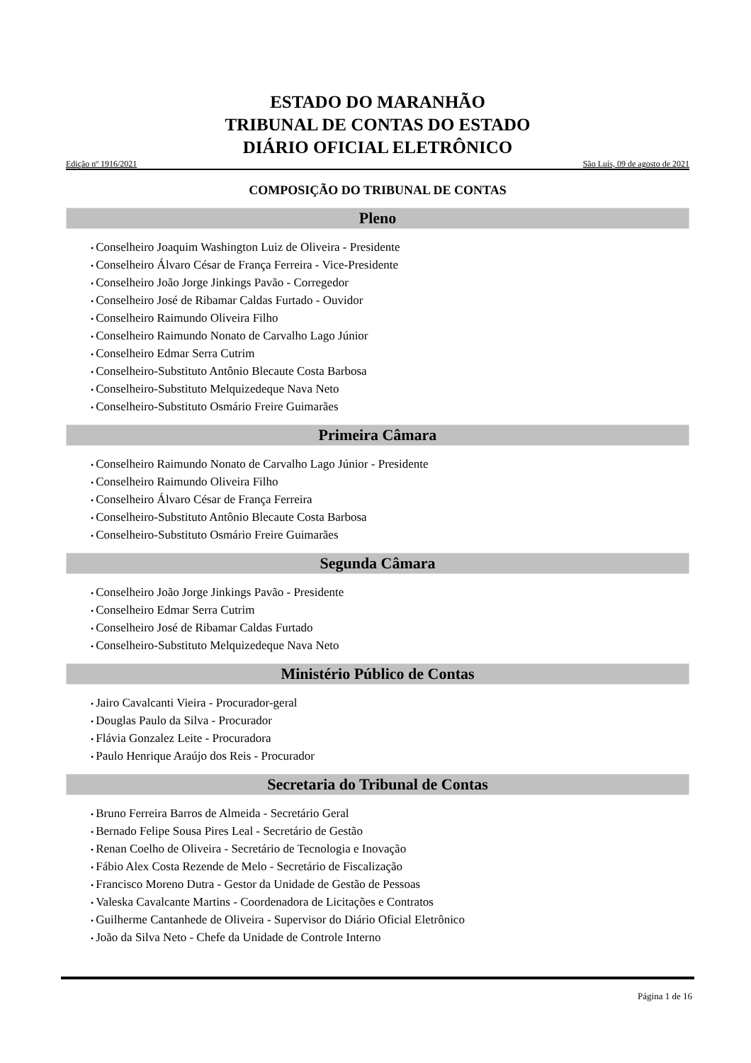ESTADO DO MARANHÃO
TRIBUNAL DE CONTAS DO ESTADO
DIÁRIO OFICIAL ELETRÔNICO
Edição nº 1916/2021 São Luís, 09 de agosto de 2021
COMPOSIÇÃO DO TRIBUNAL DE CONTAS
Pleno
Conselheiro Joaquim Washington Luiz de Oliveira - Presidente
Conselheiro Álvaro César de França Ferreira - Vice-Presidente
Conselheiro João Jorge Jinkings Pavão - Corregedor
Conselheiro José de Ribamar Caldas Furtado - Ouvidor
Conselheiro Raimundo Oliveira Filho
Conselheiro Raimundo Nonato de Carvalho Lago Júnior
Conselheiro Edmar Serra Cutrim
Conselheiro-Substituto Antônio Blecaute Costa Barbosa
Conselheiro-Substituto Melquizedeque Nava Neto
Conselheiro-Substituto Osmário Freire Guimarães
Primeira Câmara
Conselheiro Raimundo Nonato de Carvalho Lago Júnior - Presidente
Conselheiro Raimundo Oliveira Filho
Conselheiro Álvaro César de França Ferreira
Conselheiro-Substituto Antônio Blecaute Costa Barbosa
Conselheiro-Substituto Osmário Freire Guimarães
Segunda Câmara
Conselheiro João Jorge Jinkings Pavão - Presidente
Conselheiro Edmar Serra Cutrim
Conselheiro José de Ribamar Caldas Furtado
Conselheiro-Substituto Melquizedeque Nava Neto
Ministério Público de Contas
Jairo Cavalcanti Vieira - Procurador-geral
Douglas Paulo da Silva - Procurador
Flávia Gonzalez Leite - Procuradora
Paulo Henrique Araújo dos Reis - Procurador
Secretaria do Tribunal de Contas
Bruno Ferreira Barros de Almeida - Secretário Geral
Bernado Felipe Sousa Pires Leal - Secretário de Gestão
Renan Coelho de Oliveira - Secretário de Tecnologia e Inovação
Fábio Alex Costa Rezende de Melo - Secretário de Fiscalização
Francisco Moreno Dutra - Gestor da Unidade de Gestão de Pessoas
Valeska Cavalcante Martins - Coordenadora de Licitações e Contratos
Guilherme Cantanhede de Oliveira - Supervisor do Diário Oficial Eletrônico
João da Silva Neto - Chefe da Unidade de Controle Interno
Página 1 de 16